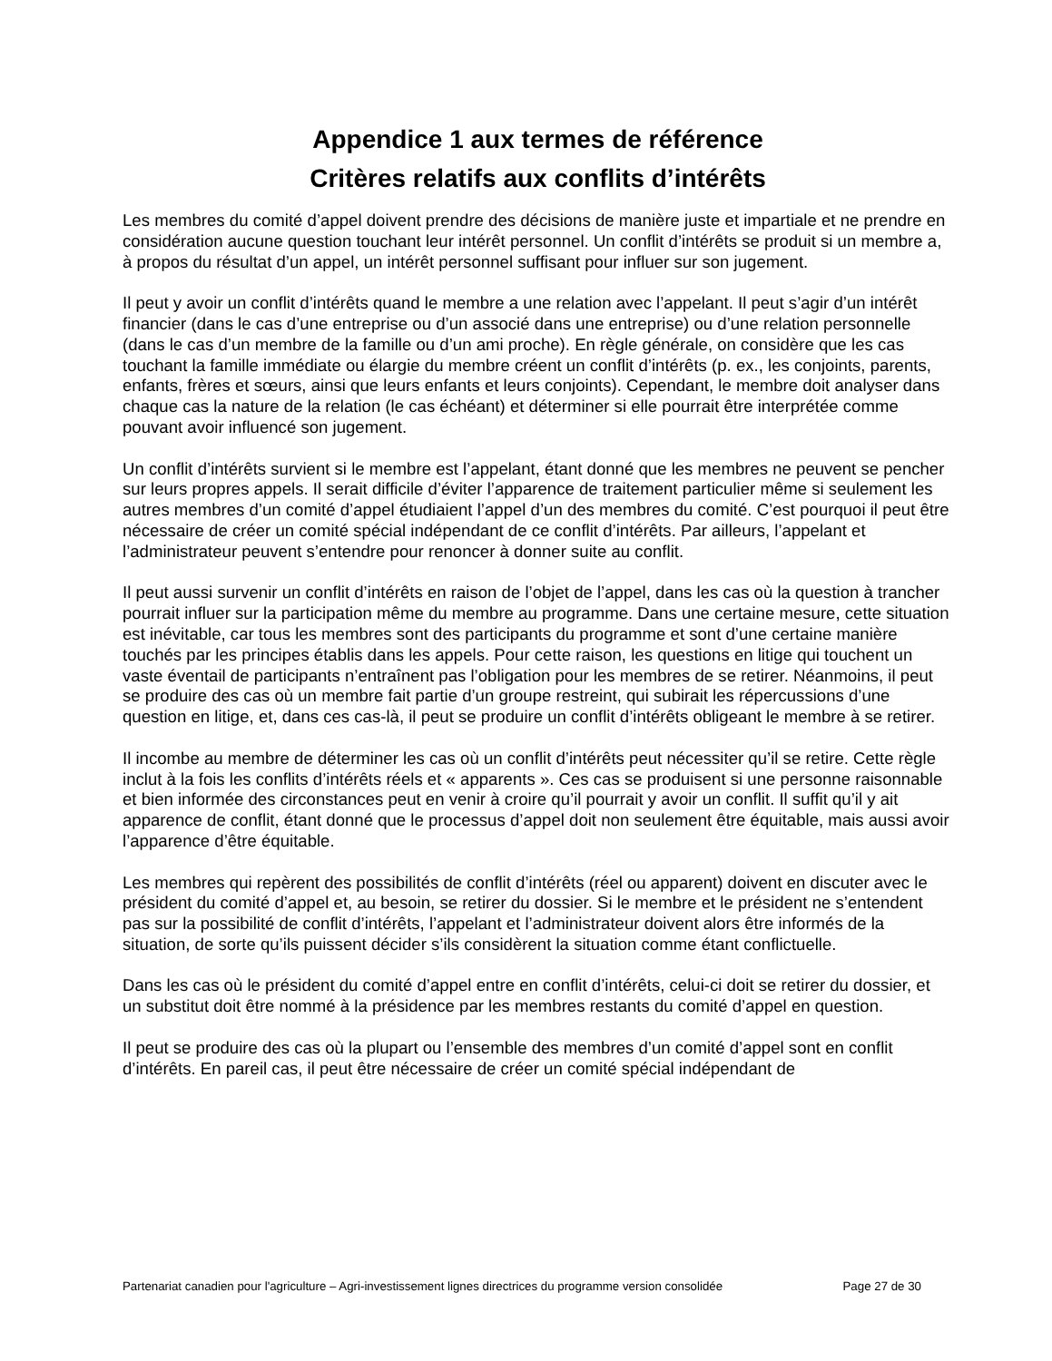Appendice 1 aux termes de référence
Critères relatifs aux conflits d’intérêts
Les membres du comité d’appel doivent prendre des décisions de manière juste et impartiale et ne prendre en considération aucune question touchant leur intérêt personnel. Un conflit d’intérêts se produit si un membre a, à propos du résultat d’un appel, un intérêt personnel suffisant pour influer sur son jugement.
Il peut y avoir un conflit d’intérêts quand le membre a une relation avec l’appelant. Il peut s’agir d’un intérêt financier (dans le cas d’une entreprise ou d’un associé dans une entreprise) ou d’une relation personnelle (dans le cas d’un membre de la famille ou d’un ami proche). En règle générale, on considère que les cas touchant la famille immédiate ou élargie du membre créent un conflit d’intérêts (p. ex., les conjoints, parents, enfants, frères et sœurs, ainsi que leurs enfants et leurs conjoints). Cependant, le membre doit analyser dans chaque cas la nature de la relation (le cas échéant) et déterminer si elle pourrait être interprétée comme pouvant avoir influencé son jugement.
Un conflit d’intérêts survient si le membre est l’appelant, étant donné que les membres ne peuvent se pencher sur leurs propres appels. Il serait difficile d’éviter l’apparence de traitement particulier même si seulement les autres membres d’un comité d’appel étudiaient l’appel d’un des membres du comité. C’est pourquoi il peut être nécessaire de créer un comité spécial indépendant de ce conflit d’intérêts. Par ailleurs, l’appelant et l’administrateur peuvent s’entendre pour renoncer à donner suite au conflit.
Il peut aussi survenir un conflit d’intérêts en raison de l’objet de l’appel, dans les cas où la question à trancher pourrait influer sur la participation même du membre au programme. Dans une certaine mesure, cette situation est inévitable, car tous les membres sont des participants du programme et sont d’une certaine manière touchés par les principes établis dans les appels. Pour cette raison, les questions en litige qui touchent un vaste éventail de participants n’entraînent pas l’obligation pour les membres de se retirer. Néanmoins, il peut se produire des cas où un membre fait partie d’un groupe restreint, qui subirait les répercussions d’une question en litige, et, dans ces cas-là, il peut se produire un conflit d’intérêts obligeant le membre à se retirer.
Il incombe au membre de déterminer les cas où un conflit d’intérêts peut nécessiter qu’il se retire. Cette règle inclut à la fois les conflits d’intérêts réels et « apparents ». Ces cas se produisent si une personne raisonnable et bien informée des circonstances peut en venir à croire qu’il pourrait y avoir un conflit. Il suffit qu’il y ait apparence de conflit, étant donné que le processus d’appel doit non seulement être équitable, mais aussi avoir l’apparence d’être équitable.
Les membres qui repèrent des possibilités de conflit d’intérêts (réel ou apparent) doivent en discuter avec le président du comité d’appel et, au besoin, se retirer du dossier. Si le membre et le président ne s’entendent pas sur la possibilité de conflit d’intérêts, l’appelant et l’administrateur doivent alors être informés de la situation, de sorte qu’ils puissent décider s’ils considèrent la situation comme étant conflictuelle.
Dans les cas où le président du comité d’appel entre en conflit d’intérêts, celui-ci doit se retirer du dossier, et un substitut doit être nommé à la présidence par les membres restants du comité d’appel en question.
Il peut se produire des cas où la plupart ou l’ensemble des membres d’un comité d’appel sont en conflit d’intérêts. En pareil cas, il peut être nécessaire de créer un comité spécial indépendant de
Partenariat canadien pour l'agriculture – Agri-investissement lignes directrices du programme version consolidée Page 27 de 30